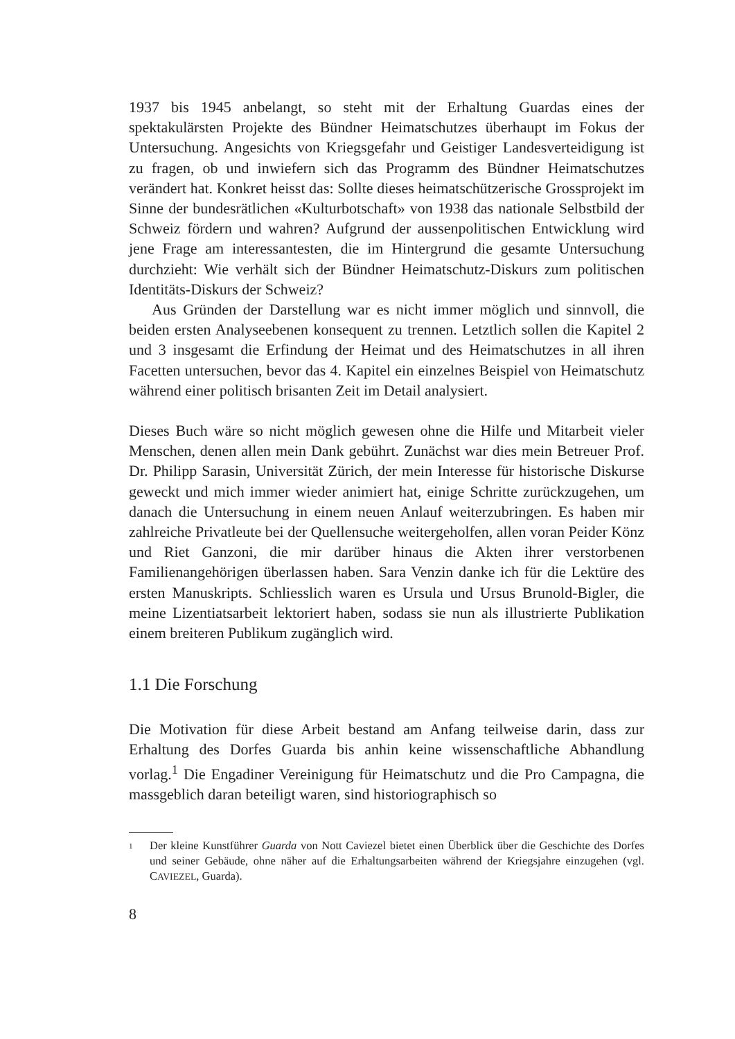1937 bis 1945 anbelangt, so steht mit der Erhaltung Guardas eines der spektakulärsten Projekte des Bündner Heimatschutzes überhaupt im Fokus der Untersuchung. Angesichts von Kriegsgefahr und Geistiger Landesverteidigung ist zu fragen, ob und inwiefern sich das Programm des Bündner Heimatschutzes verändert hat. Konkret heisst das: Sollte dieses heimatschützerische Grossprojekt im Sinne der bundesrätlichen «Kulturbotschaft» von 1938 das nationale Selbstbild der Schweiz fördern und wahren? Aufgrund der aussenpolitischen Entwicklung wird jene Frage am interessantesten, die im Hintergrund die gesamte Untersuchung durchzieht: Wie verhält sich der Bündner Heimatschutz-Diskurs zum politischen Identitäts-Diskurs der Schweiz?
Aus Gründen der Darstellung war es nicht immer möglich und sinnvoll, die beiden ersten Analyseebenen konsequent zu trennen. Letztlich sollen die Kapitel 2 und 3 insgesamt die Erfindung der Heimat und des Heimatschutzes in all ihren Facetten untersuchen, bevor das 4. Kapitel ein einzelnes Beispiel von Heimatschutz während einer politisch brisanten Zeit im Detail analysiert.
Dieses Buch wäre so nicht möglich gewesen ohne die Hilfe und Mitarbeit vieler Menschen, denen allen mein Dank gebührt. Zunächst war dies mein Betreuer Prof. Dr. Philipp Sarasin, Universität Zürich, der mein Interesse für historische Diskurse geweckt und mich immer wieder animiert hat, einige Schritte zurückzugehen, um danach die Untersuchung in einem neuen Anlauf weiterzubringen. Es haben mir zahlreiche Privatleute bei der Quellensuche weitergeholfen, allen voran Peider Könz und Riet Ganzoni, die mir darüber hinaus die Akten ihrer verstorbenen Familienangehörigen überlassen haben. Sara Venzin danke ich für die Lektüre des ersten Manuskripts. Schliesslich waren es Ursula und Ursus Brunold-Bigler, die meine Lizentiatsarbeit lektoriert haben, sodass sie nun als illustrierte Publikation einem breiteren Publikum zugänglich wird.
1.1 Die Forschung
Die Motivation für diese Arbeit bestand am Anfang teilweise darin, dass zur Erhaltung des Dorfes Guarda bis anhin keine wissenschaftliche Abhandlung vorlag.<sup>1</sup> Die Engadiner Vereinigung für Heimatschutz und die Pro Campagna, die massgeblich daran beteiligt waren, sind historiographisch so
1
Der kleine Kunstführer Guarda von Nott Caviezel bietet einen Überblick über die Geschichte des Dorfes und seiner Gebäude, ohne näher auf die Erhaltungsarbeiten während der Kriegsjahre einzugehen (vgl. CAVIEZEL, Guarda).
8